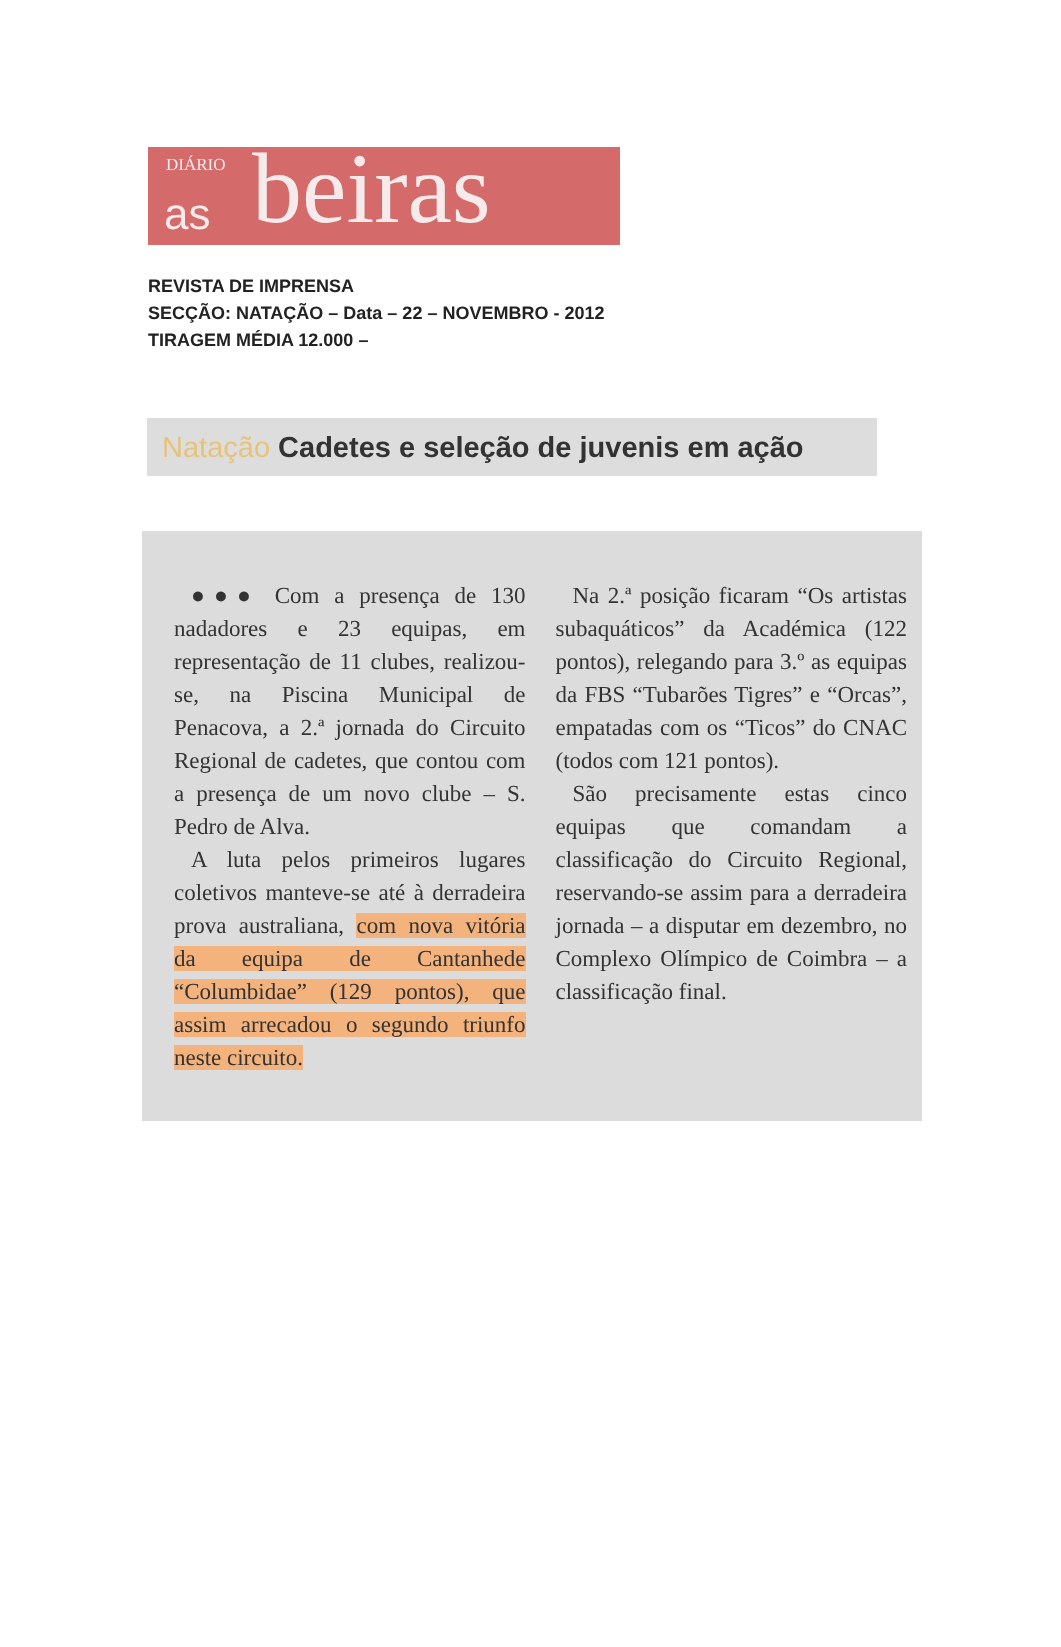DIÁRIO
as beiras
REVISTA DE IMPRENSA
SECÇÃO: NATAÇÃO – Data – 22 – NOVEMBRO - 2012
TIRAGEM MÉDIA 12.000 –
Natação Cadetes e seleção de juvenis em ação
●●● Com a presença de 130 nadadores e 23 equipas, em representação de 11 clubes, realizou-se, na Piscina Municipal de Penacova, a 2.ª jornada do Circuito Regional de cadetes, que contou com a presença de um novo clube – S. Pedro de Alva.
A luta pelos primeiros lugares coletivos manteve-se até à derradeira prova australiana, com nova vitória da equipa de Cantanhede “Columbidae” (129 pontos), que assim arrecadou o segundo triunfo neste circuito.
Na 2.ª posição ficaram “Os artistas subaquáticos” da Académica (122 pontos), relegando para 3.º as equipas da FBS “Tubarões Tigres” e “Orcas”, empatadas com os “Ticos” do CNAC (todos com 121 pontos).
São precisamente estas cinco equipas que comandam a classificação do Circuito Regional, reservando-se assim para a derradeira jornada – a disputar em dezembro, no Complexo Olímpico de Coimbra – a classificação final.